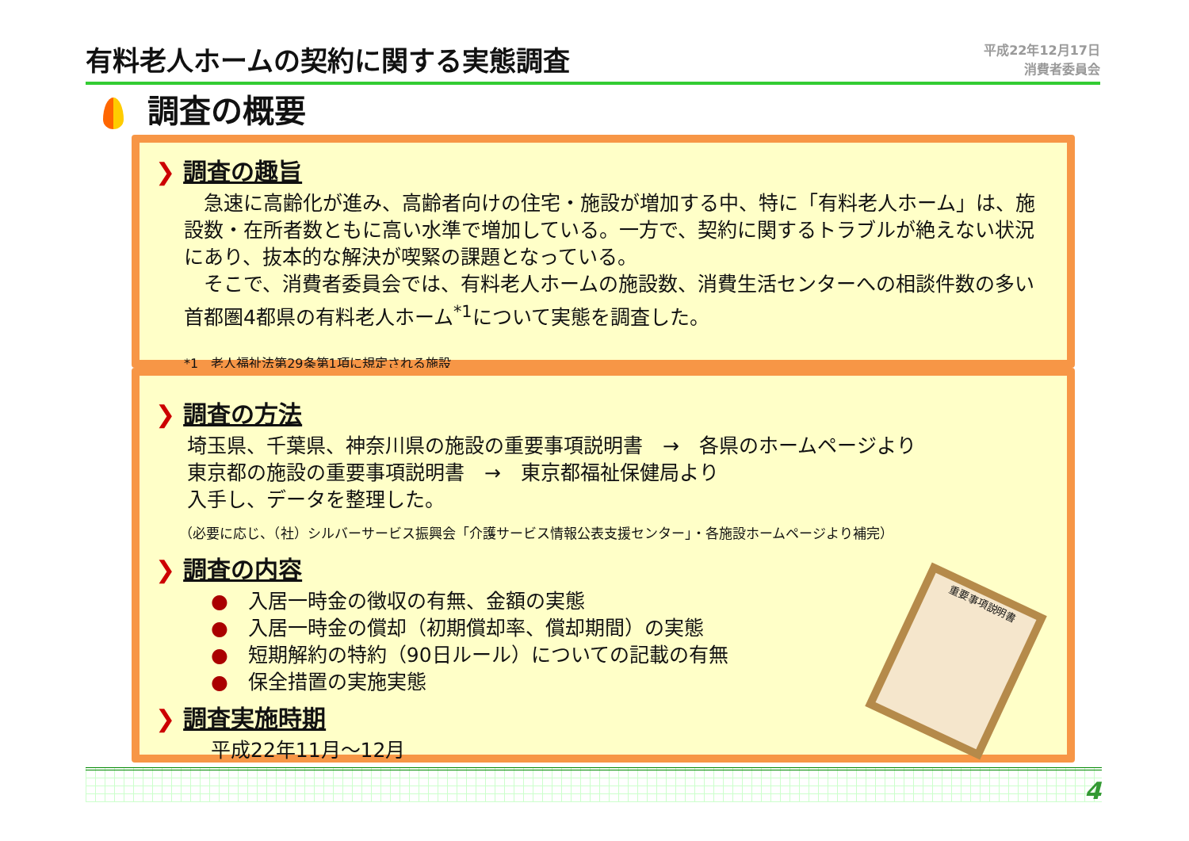有料老人ホームの契約に関する実態調査
平成22年12月17日
消費者委員会
調査の概要
❯ 調査の趣旨
　急速に高齢化が進み、高齢者向けの住宅・施設が増加する中、特に「有料老人ホーム」は、施設数・在所者数ともに高い水準で増加している。一方で、契約に関するトラブルが絶えない状況にあり、抜本的な解決が喫緊の課題となっている。
　そこで、消費者委員会では、有料老人ホームの施設数、消費生活センターへの相談件数の多い首都圏4都県の有料老人ホーム<sup>*1</sup>について実態を調査した。
*1　老人福祉法第29条第1項に規定される施設
❯ 調査の方法
埼玉県、千葉県、神奈川県の施設の重要事項説明書　→　各県のホームページより
東京都の施設の重要事項説明書　→　東京都福祉保健局より
入手し、データを整理した。
（必要に応じ、（社）シルバーサービス振興会「介護サービス情報公表支援センター」・各施設ホームページより補完）
❯ 調査の内容
●　入居一時金の徴収の有無、金額の実態
●　入居一時金の償却（初期償却率、償却期間）の実態
●　短期解約の特約（90日ルール）についての記載の有無
●　保全措置の実施実態
❯ 調査実施時期
平成22年11月～12月
重要事項説明書
4